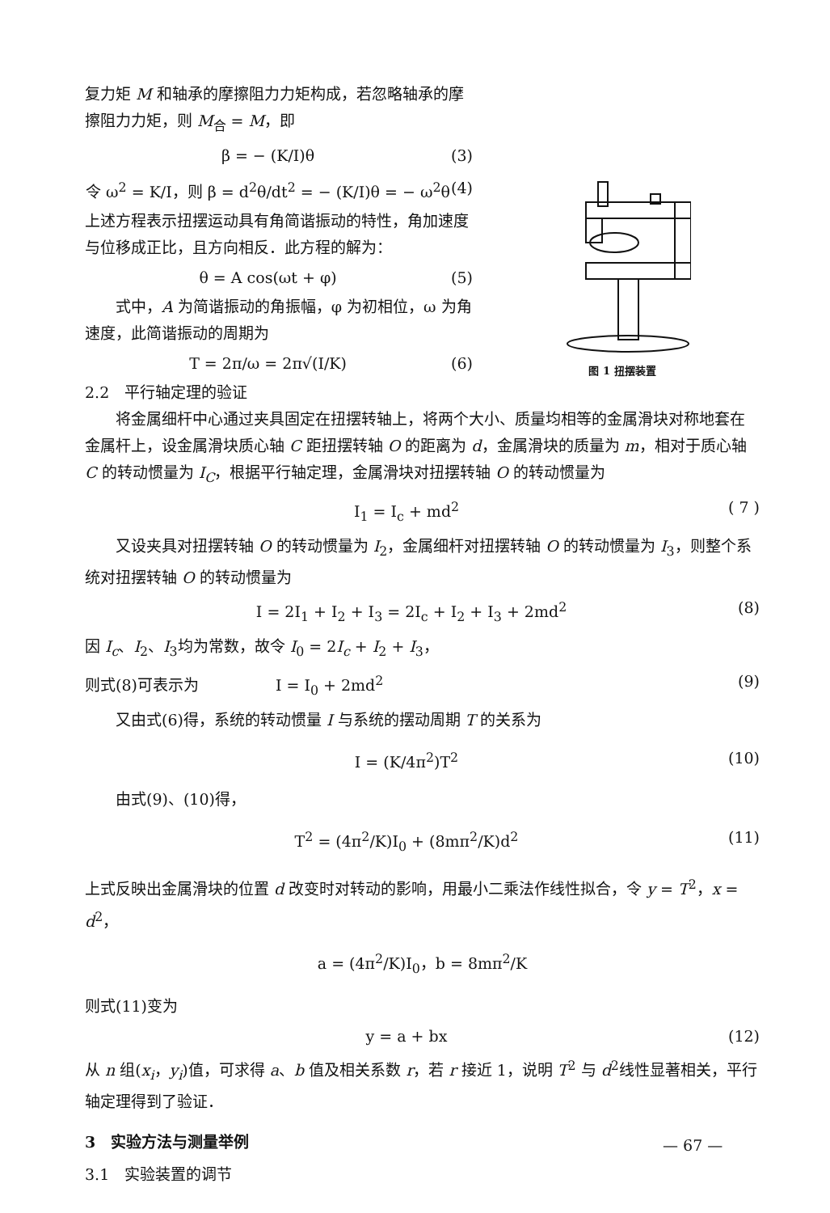图 1 扭摆装置
复力矩 M 和轴承的摩擦阻力力矩构成，若忽略轴承的摩擦阻力力矩，则 M<sub>合</sub> = M，即
β = − (K/I)θ (3)
令 ω<sup>2</sup> = K/I，则 β = d<sup>2</sup>θ/dt<sup>2</sup> = − (K/I)θ = − ω<sup>2</sup>θ (4)
上述方程表示扭摆运动具有角简谐振动的特性，角加速度与位移成正比，且方向相反．此方程的解为：
θ = A cos(ωt + φ) (5)
  式中，A 为简谐振动的角振幅，φ 为初相位，ω 为角速度，此简谐振动的周期为
T = 2π/ω = 2π√(I/K) (6)
2.2 平行轴定理的验证
  将金属细杆中心通过夹具固定在扭摆转轴上，将两个大小、质量均相等的金属滑块对称地套在金属杆上，设金属滑块质心轴 C 距扭摆转轴 O 的距离为 d，金属滑块的质量为 m，相对于质心轴 C 的转动惯量为 I<sub>C</sub>，根据平行轴定理，金属滑块对扭摆转轴 O 的转动惯量为
I<sub>1</sub> = I<sub>c</sub> + md<sup>2</sup> ( 7 )
  又设夹具对扭摆转轴 O 的转动惯量为 I<sub>2</sub>，金属细杆对扭摆转轴 O 的转动惯量为 I<sub>3</sub>，则整个系统对扭摆转轴 O 的转动惯量为
I = 2I<sub>1</sub> + I<sub>2</sub> + I<sub>3</sub> = 2I<sub>c</sub> + I<sub>2</sub> + I<sub>3</sub> + 2md<sup>2</sup> (8)
因 I<sub>c</sub>、I<sub>2</sub>、I<sub>3</sub>均为常数，故令 I<sub>0</sub> = 2I<sub>c</sub> + I<sub>2</sub> + I<sub>3</sub>，
则式(8)可表示为     I = I<sub>0</sub> + 2md<sup>2</sup> (9)
  又由式(6)得，系统的转动惯量 I 与系统的摆动周期 T 的关系为
I = (K/4π<sup>2</sup>)T<sup>2</sup> (10)
  由式(9)、(10)得，
T<sup>2</sup> = (4π<sup>2</sup>/K)I<sub>0</sub> + (8mπ<sup>2</sup>/K)d<sup>2</sup> (11)
上式反映出金属滑块的位置 d 改变时对转动的影响，用最小二乘法作线性拟合，令 y = T<sup>2</sup>，x = d<sup>2</sup>，
a = (4π<sup>2</sup>/K)I<sub>0</sub>，b = 8mπ<sup>2</sup>/K
则式(11)变为
y = a + bx (12)
从 n 组(x<sub>i</sub>，y<sub>i</sub>)值，可求得 a、b 值及相关系数 r，若 r 接近 1，说明 T<sup>2</sup> 与 d<sup>2</sup>线性显著相关，平行轴定理得到了验证．
3 实验方法与测量举例
3.1 实验装置的调节
— 67 —